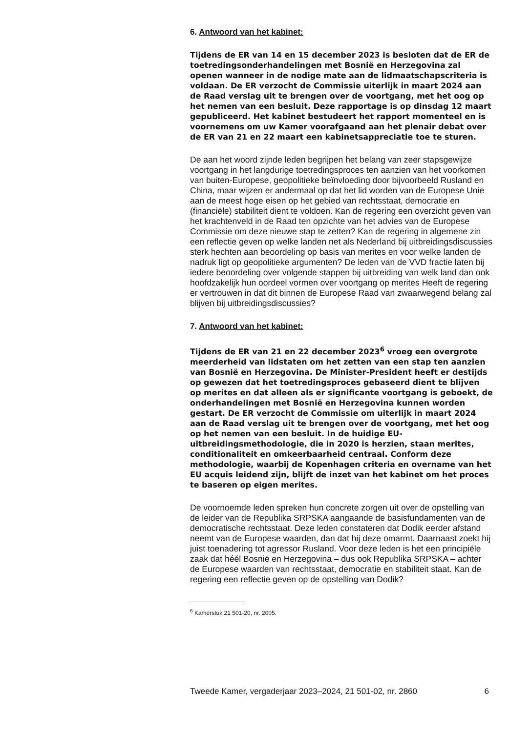6. Antwoord van het kabinet:
Tijdens de ER van 14 en 15 december 2023 is besloten dat de ER de toetredingsonderhandelingen met Bosnië en Herzegovina zal openen wanneer in de nodige mate aan de lidmaatschapscriteria is voldaan. De ER verzocht de Commissie uiterlijk in maart 2024 aan de Raad verslag uit te brengen over de voortgang, met het oog op het nemen van een besluit. Deze rapportage is op dinsdag 12 maart gepubliceerd. Het kabinet bestudeert het rapport momenteel en is voornemens om uw Kamer voorafgaand aan het plenair debat over de ER van 21 en 22 maart een kabinetsappreciatie toe te sturen.
De aan het woord zijnde leden begrijpen het belang van zeer stapsgewijze voortgang in het langdurige toetredingsproces ten aanzien van het voorkomen van buiten-Europese, geopolitieke beïnvloeding door bijvoorbeeld Rusland en China, maar wijzen er andermaal op dat het lid worden van de Europese Unie aan de meest hoge eisen op het gebied van rechtsstaat, democratie en (financiële) stabiliteit dient te voldoen. Kan de regering een overzicht geven van het krachtenveld in de Raad ten opzichte van het advies van de Europese Commissie om deze nieuwe stap te zetten? Kan de regering in algemene zin een reflectie geven op welke landen net als Nederland bij uitbreidingsdiscussies sterk hechten aan beoordeling op basis van merites en voor welke landen de nadruk ligt op geopolitieke argumenten? De leden van de VVD fractie laten bij iedere beoordeling over volgende stappen bij uitbreiding van welk land dan ook hoofdzakelijk hun oordeel vormen over voortgang op merites Heeft de regering er vertrouwen in dat dit binnen de Europese Raad van zwaarwegend belang zal blijven bij uitbreidingsdiscussies?
7. Antwoord van het kabinet:
Tijdens de ER van 21 en 22 december 2023<sup>6</sup> vroeg een overgrote meerderheid van lidstaten om het zetten van een stap ten aanzien van Bosnië en Herzegovina. De Minister-President heeft er destijds op gewezen dat het toetredingsproces gebaseerd dient te blijven op merites en dat alleen als er significante voortgang is geboekt, de onderhandelingen met Bosnië en Herzegovina kunnen worden gestart. De ER verzocht de Commissie om uiterlijk in maart 2024 aan de Raad verslag uit te brengen over de voortgang, met het oog op het nemen van een besluit. In de huidige EU-uitbreidingsmethodologie, die in 2020 is herzien, staan merites, conditionaliteit en omkeerbaarheid centraal. Conform deze methodologie, waarbij de Kopenhagen criteria en overname van het EU acquis leidend zijn, blijft de inzet van het kabinet om het proces te baseren op eigen merites.
De voornoemde leden spreken hun concrete zorgen uit over de opstelling van de leider van de Republika SRPSKA aangaande de basisfundamenten van de democratische rechtsstaat. Deze leden constateren dat Dodik eerder afstand neemt van de Europese waarden, dan dat hij deze omarmt. Daarnaast zoekt hij juist toenadering tot agressor Rusland. Voor deze leden is het een principiële zaak dat héél Bosnië en Herzegovina – dus ook Republika SRPSKA – achter de Europese waarden van rechtsstaat, democratie en stabiliteit staat. Kan de regering een reflectie geven op de opstelling van Dodik?
<sup>6</sup> Kamerstuk 21 501-20, nr. 2005.
Tweede Kamer, vergaderjaar 2023–2024, 21 501-02, nr. 2860 6